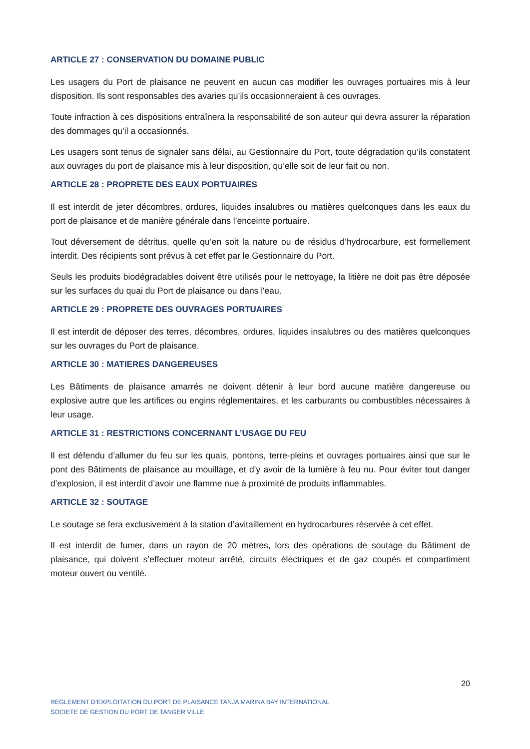ARTICLE 27 : CONSERVATION DU DOMAINE PUBLIC
Les usagers du Port de plaisance ne peuvent en aucun cas modifier les ouvrages portuaires mis à leur disposition. Ils sont responsables des avaries qu’ils occasionneraient à ces ouvrages.
Toute infraction à ces dispositions entraînera la responsabilité de son auteur qui devra assurer la réparation des dommages qu’il a occasionnés.
Les usagers sont tenus de signaler sans délai, au Gestionnaire du Port, toute dégradation qu’ils constatent aux ouvrages du port de plaisance mis à leur disposition, qu’elle soit de leur fait ou non.
ARTICLE 28 : PROPRETE DES EAUX PORTUAIRES
Il est interdit de jeter décombres, ordures, liquides insalubres ou matières quelconques dans les eaux du port de plaisance et de manière générale dans l’enceinte portuaire.
Tout déversement de détritus, quelle qu’en soit la nature ou de résidus d’hydrocarbure, est formellement interdit. Des récipients sont prévus à cet effet par le Gestionnaire du Port.
Seuls les produits biodégradables doivent être utilisés pour le nettoyage, la litière ne doit pas être déposée sur les surfaces du quai du Port de plaisance ou dans l'eau.
ARTICLE 29 : PROPRETE DES OUVRAGES PORTUAIRES
Il est interdit de déposer des terres, décombres, ordures, liquides insalubres ou des matières quelconques sur les ouvrages du Port de plaisance.
ARTICLE 30 : MATIERES DANGEREUSES
Les Bâtiments de plaisance amarrés ne doivent détenir à leur bord aucune matière dangereuse ou explosive autre que les artifices ou engins réglementaires, et les carburants ou combustibles nécessaires à leur usage.
ARTICLE 31 : RESTRICTIONS CONCERNANT L’USAGE DU FEU
Il est défendu d’allumer du feu sur les quais, pontons, terre-pleins et ouvrages portuaires ainsi que sur le pont des Bâtiments de plaisance au mouillage, et d’y avoir de la lumière à feu nu. Pour éviter tout danger d’explosion, il est interdit d’avoir une flamme nue à proximité de produits inflammables.
ARTICLE 32 : SOUTAGE
Le soutage se fera exclusivement à la station d’avitaillement en hydrocarbures réservée à cet effet.
Il est interdit de fumer, dans un rayon de 20 mètres, lors des opérations de soutage du Bâtiment de plaisance, qui doivent s’effectuer moteur arrêté, circuits électriques et de gaz coupés et compartiment moteur ouvert ou ventilé.
20
REGLEMENT D’EXPLOITATION DU PORT DE PLAISANCE TANJA MARINA BAY INTERNATIONAL
SOCIETE DE GESTION DU PORT DE TANGER VILLE